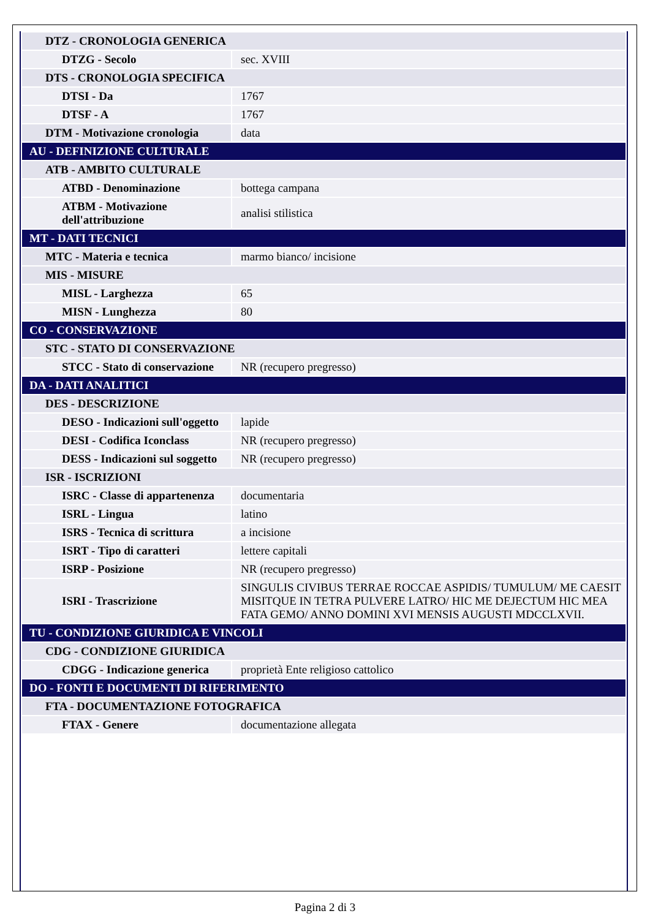| DTZ - CRONOLOGIA GENERICA | |
| DTZG - Secolo | sec. XVIII |
| DTS - CRONOLOGIA SPECIFICA | |
| DTSI - Da | 1767 |
| DTSF - A | 1767 |
| DTM - Motivazione cronologia | data |
| AU - DEFINIZIONE CULTURALE | |
| ATB - AMBITO CULTURALE | |
| ATBD - Denominazione | bottega campana |
| ATBM - Motivazione dell'attribuzione | analisi stilistica |
| MT - DATI TECNICI | |
| MTC - Materia e tecnica | marmo bianco/ incisione |
| MIS - MISURE | |
| MISL - Larghezza | 65 |
| MISN - Lunghezza | 80 |
| CO - CONSERVAZIONE | |
| STC - STATO DI CONSERVAZIONE | |
| STCC - Stato di conservazione | NR (recupero pregresso) |
| DA - DATI ANALITICI | |
| DES - DESCRIZIONE | |
| DESO - Indicazioni sull'oggetto | lapide |
| DESI - Codifica Iconclass | NR (recupero pregresso) |
| DESS - Indicazioni sul soggetto | NR (recupero pregresso) |
| ISR - ISCRIZIONI | |
| ISRC - Classe di appartenenza | documentaria |
| ISRL - Lingua | latino |
| ISRS - Tecnica di scrittura | a incisione |
| ISRT - Tipo di caratteri | lettere capitali |
| ISRP - Posizione | NR (recupero pregresso) |
| ISRI - Trascrizione | SINGULIS CIVIBUS TERRAE ROCCAE ASPIDIS/ TUMULUM/ ME CAESIT MISITQUE IN TETRA PULVERE LATRO/ HIC ME DEJECTUM HIC MEA FATA GEMO/ ANNO DOMINI XVI MENSIS AUGUSTI MDCCLXVII. |
| TU - CONDIZIONE GIURIDICA E VINCOLI | |
| CDG - CONDIZIONE GIURIDICA | |
| CDGG - Indicazione generica | proprietà Ente religioso cattolico |
| DO - FONTI E DOCUMENTI DI RIFERIMENTO | |
| FTA - DOCUMENTAZIONE FOTOGRAFICA | |
| FTAX - Genere | documentazione allegata |
Pagina 2 di 3